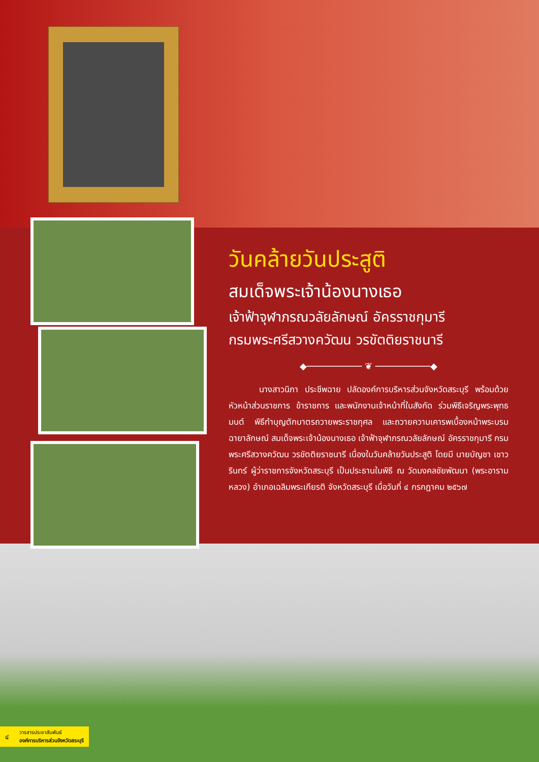วันคล้ายวันประสูติ
สมเด็จพระเจ้าน้องนางเธอ
เจ้าฟ้าจุฬาภรณวลัยลักษณ์ อัครราชกุมารี
กรมพระศรีสวางควัฒน วรขัตติยราชนารี
◆────────── ❦ ──────────◆
นางสาวนิภา ประชีพฉาย ปลัดองค์การบริหารส่วนจังหวัดสระบุรี พร้อมด้วย หัวหน้าส่วนราชการ ข้าราชการ และพนักงานเจ้าหน้าที่ในสังกัด ร่วมพิธีเจริญพระพุทธมนต์ พิธีทำบุญตักบาตรถวายพระราชกุศล และถวายความเคารพเบื้องหน้าพระบรมฉายาลักษณ์ สมเด็จพระเจ้าน้องนางเธอ เจ้าฟ้าจุฬาภรณวลัยลักษณ์ อัครราชกุมารี กรมพระศรีสวางควัฒน วรขัตติยราชนารี เนื่องในวันคล้ายวันประสูติ โดยมี นายบัญชา เชาวรินทร์ ผู้ว่าราชการจังหวัดสระบุรี เป็นประธานในพิธี ณ วัดมงคลชัยพัฒนา (พระอารามหลวง) อำเภอเฉลิมพระเกียรติ จังหวัดสระบุรี เมื่อวันที่ ๔ กรกฎาคม ๒๕๖๗
๔ วารสารประชาสัมพันธ์
องค์การบริหารส่วนจังหวัดสระบุรี